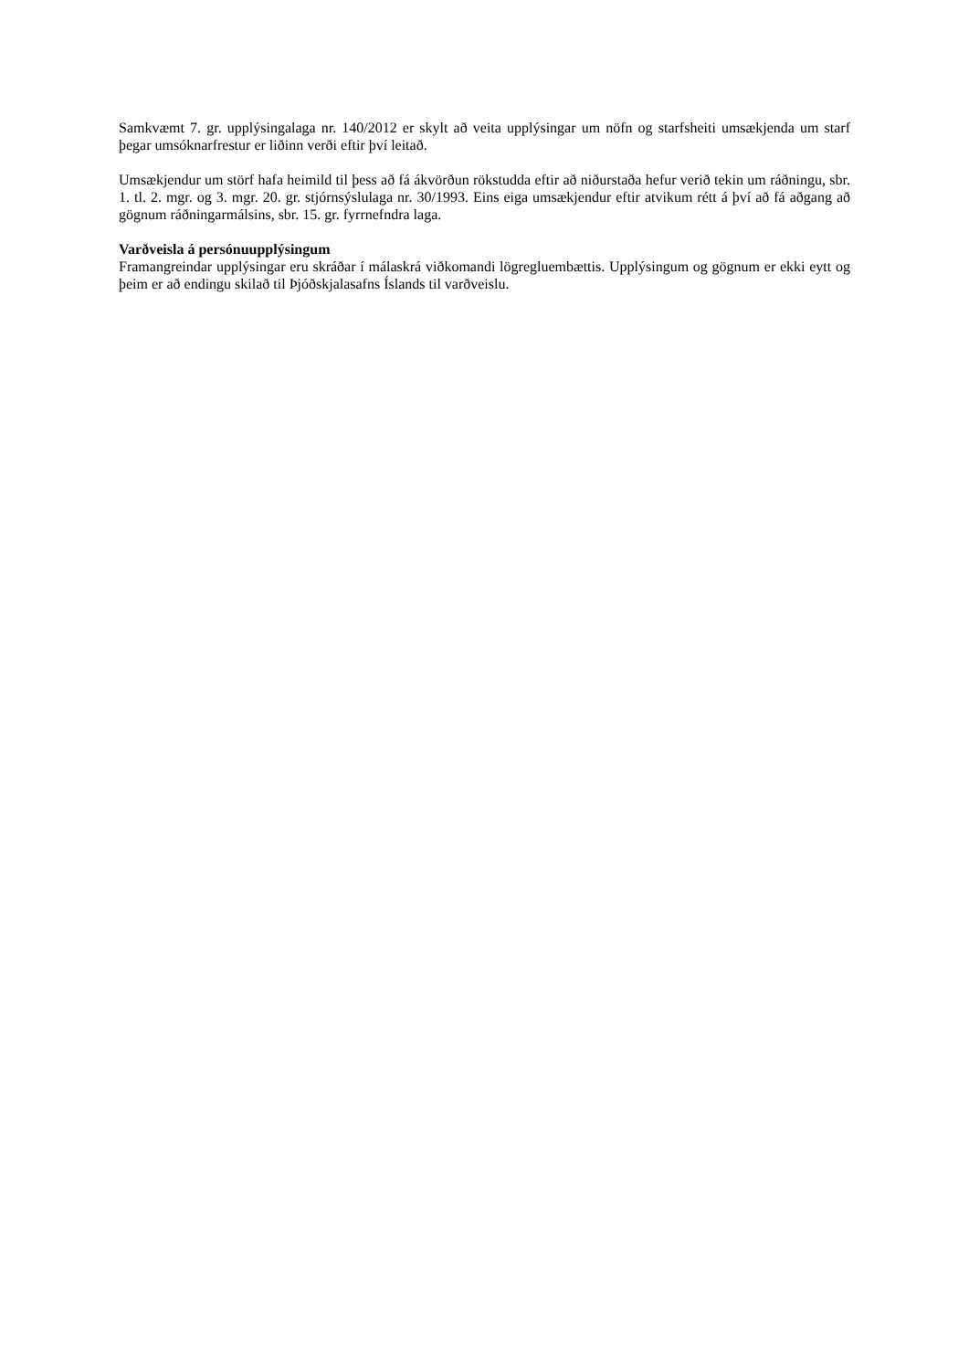Samkvæmt 7. gr. upplýsingalaga nr. 140/2012 er skylt að veita upplýsingar um nöfn og starfsheiti umsækjenda um starf þegar umsóknarfrestur er liðinn verði eftir því leitað.
Umsækjendur um störf hafa heimild til þess að fá ákvörðun rökstudda eftir að niðurstaða hefur verið tekin um ráðningu, sbr. 1. tl. 2. mgr. og 3. mgr. 20. gr. stjórnsýslulaga nr. 30/1993. Eins eiga umsækjendur eftir atvikum rétt á því að fá aðgang að gögnum ráðningarmálsins, sbr. 15. gr. fyrrnefndra laga.
Varðveisla á persónuupplýsingum
Framangreindar upplýsingar eru skráðar í málaskrá viðkomandi lögregluembættis. Upplýsingum og gögnum er ekki eytt og þeim er að endingu skilað til Þjóðskjalasafns Íslands til varðveislu.